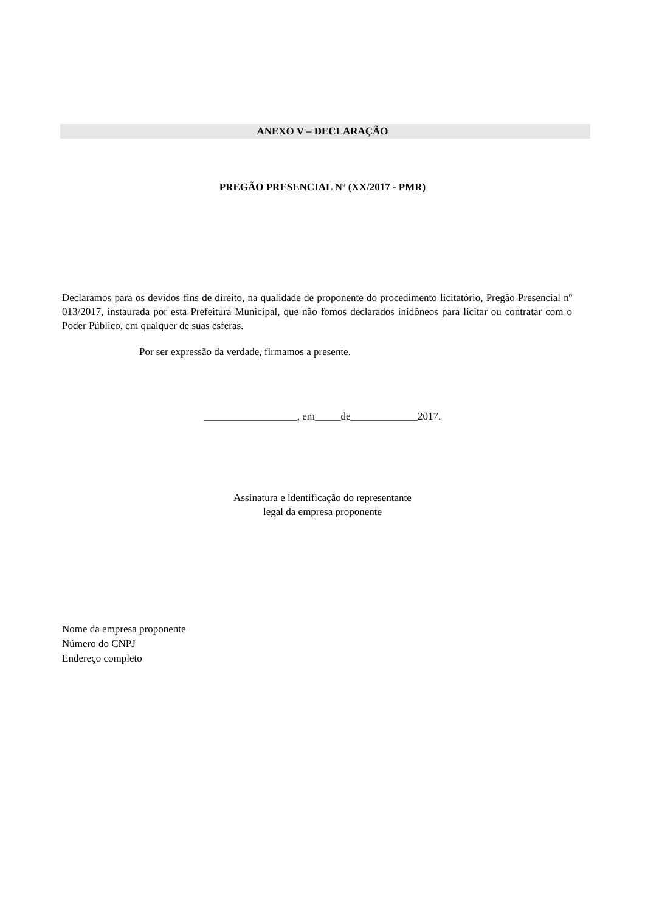ANEXO V – DECLARAÇÃO
PREGÃO PRESENCIAL Nº (XX/2017 - PMR)
Declaramos para os devidos fins de direito, na qualidade de proponente do procedimento licitatório, Pregão Presencial nº 013/2017, instaurada por esta Prefeitura Municipal, que não fomos declarados inidôneos para licitar ou contratar com o Poder Público, em qualquer de suas esferas.
Por ser expressão da verdade, firmamos a presente.
__________________, em_____de_____________2017.
Assinatura e identificação do representante
legal da empresa proponente
Nome da empresa proponente
Número do CNPJ
Endereço completo